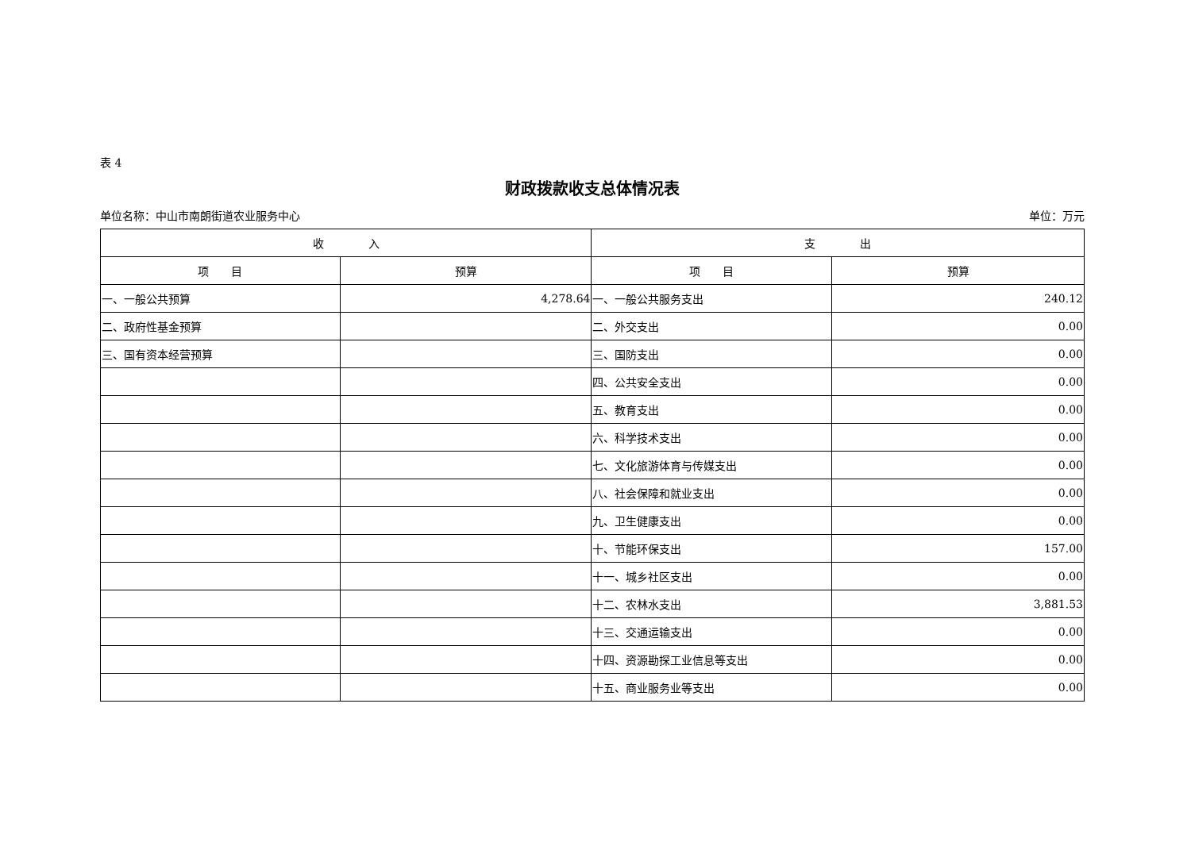表 4
财政拨款收支总体情况表
单位名称：中山市南朗街道农业服务中心 单位：万元
| 收 入 | | 支 出 | |
| --- | --- | --- | --- |
| 项 目 | 预算 | 项 目 | 预算 |
| 一、一般公共预算 | 4,278.64 | 一、一般公共服务支出 | 240.12 |
| 二、政府性基金预算 | | 二、外交支出 | 0.00 |
| 三、国有资本经营预算 | | 三、国防支出 | 0.00 |
| | | 四、公共安全支出 | 0.00 |
| | | 五、教育支出 | 0.00 |
| | | 六、科学技术支出 | 0.00 |
| | | 七、文化旅游体育与传媒支出 | 0.00 |
| | | 八、社会保障和就业支出 | 0.00 |
| | | 九、卫生健康支出 | 0.00 |
| | | 十、节能环保支出 | 157.00 |
| | | 十一、城乡社区支出 | 0.00 |
| | | 十二、农林水支出 | 3,881.53 |
| | | 十三、交通运输支出 | 0.00 |
| | | 十四、资源勘探工业信息等支出 | 0.00 |
| | | 十五、商业服务业等支出 | 0.00 |